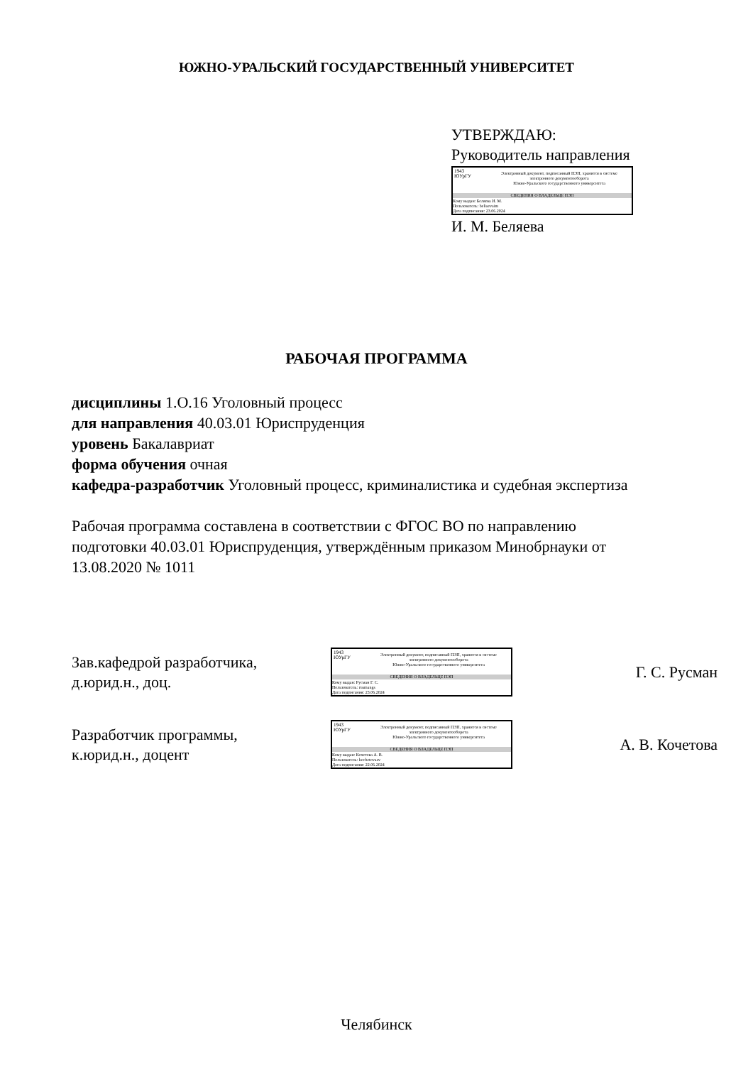ЮЖНО-УРАЛЬСКИЙ ГОСУДАРСТВЕННЫЙ УНИВЕРСИТЕТ
УТВЕРЖДАЮ:
Руководитель направления
1943
ЮУрГУ
Электронный документ, подписанный ПЭП, хранится в системе
электронного документооборота
Южно-Уральского государственного университета
СВЕДЕНИЯ О ВЛАДЕЛЬЦЕ ПЭП
Кому выдан: Беляева И. М.
Пользователь: beliaevaim
Дата подписания: 23.06.2024
И. М. Беляева
РАБОЧАЯ ПРОГРАММА
дисциплины 1.О.16 Уголовный процесс
для направления 40.03.01 Юриспруденция
уровень Бакалавриат
форма обучения очная
кафедра-разработчик Уголовный процесс, криминалистика и судебная экспертиза
Рабочая программа составлена в соответствии с ФГОС ВО по направлению
подготовки 40.03.01 Юриспруденция, утверждённым приказом Минобрнауки от
13.08.2020 № 1011
Зав.кафедрой разработчика,
д.юрид.н., доц.
1943
ЮУрГУ
Электронный документ, подписанный ПЭП, хранится в системе
электронного документооборота
Южно-Уральского государственного университета
СВЕДЕНИЯ О ВЛАДЕЛЬЦЕ ПЭП
Кому выдан: Русман Г. С.
Пользователь: rusmangs
Дата подписания: 23.06.2024
Г. С. Русман
Разработчик программы,
к.юрид.н., доцент
1943
ЮУрГУ
Электронный документ, подписанный ПЭП, хранится в системе
электронного документооборота
Южно-Уральского государственного университета
СВЕДЕНИЯ О ВЛАДЕЛЬЦЕ ПЭП
Кому выдан: Кочетова А. В.
Пользователь: kochetovaav
Дата подписания: 22.06.2024
А. В. Кочетова
Челябинск